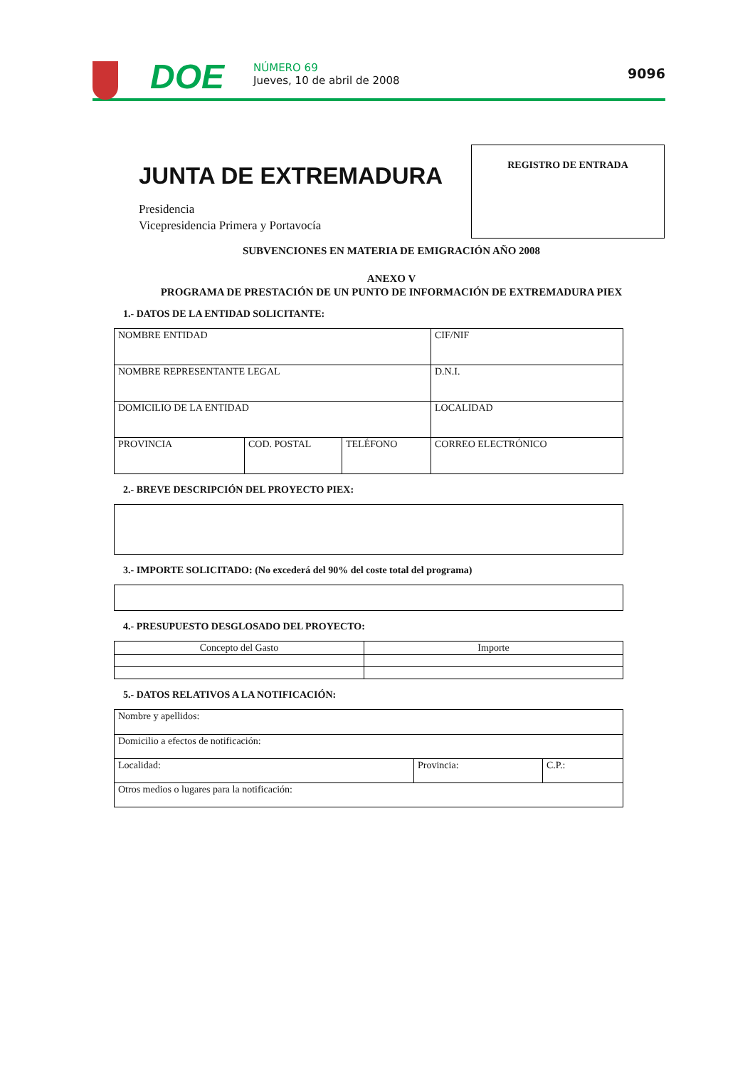DOE
NÚMERO 69
Jueves, 10 de abril de 2008
9096
REGISTRO DE ENTRADA
JUNTA DE EXTREMADURA
Presidencia
Vicepresidencia Primera y Portavocía
SUBVENCIONES EN MATERIA DE EMIGRACIÓN AÑO 2008
ANEXO V
PROGRAMA DE PRESTACIÓN DE UN PUNTO DE INFORMACIÓN DE EXTREMADURA PIEX
1.- DATOS DE LA ENTIDAD SOLICITANTE:
| NOMBRE ENTIDAD | | | CIF/NIF |
| NOMBRE REPRESENTANTE LEGAL | | | D.N.I. |
| DOMICILIO DE LA ENTIDAD | | | LOCALIDAD |
| PROVINCIA | COD. POSTAL | TELÉFONO | CORREO ELECTRÓNICO |
2.- BREVE DESCRIPCIÓN DEL PROYECTO PIEX:
3.- IMPORTE SOLICITADO: (No excederá del 90% del coste total del programa)
4.- PRESUPUESTO DESGLOSADO DEL PROYECTO:
| Concepto del Gasto | Importe |
5.- DATOS RELATIVOS A LA NOTIFICACIÓN:
| Nombre y apellidos: | | |
| Domicilio a efectos de notificación: | | |
| Localidad: | Provincia: | C.P.: |
| Otros medios o lugares para la notificación: | | |